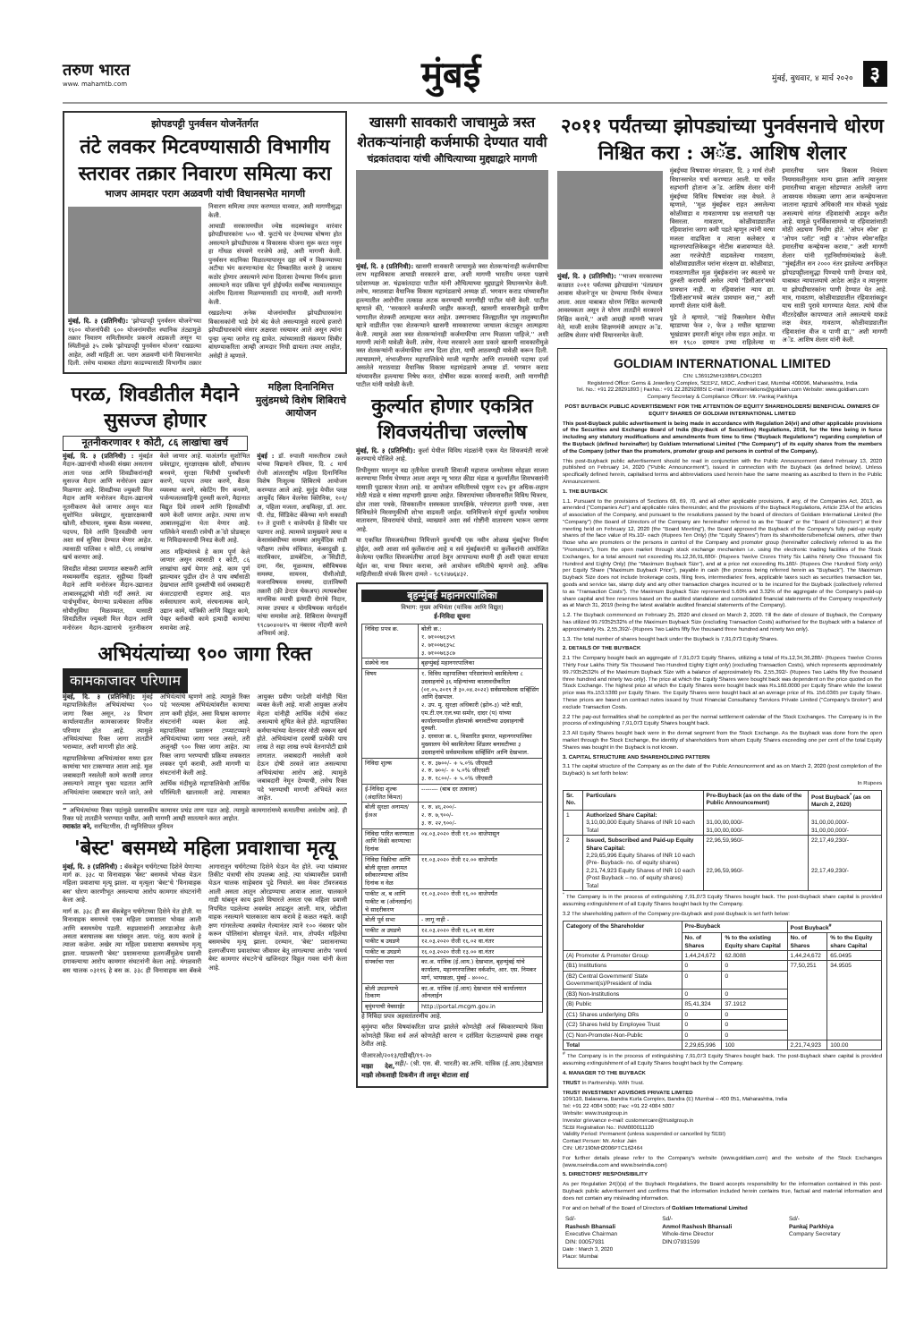तरुण भारत
www. mahamtb.com
मुंबई
मुंबई, बुधवार, ४ मार्च २०२० ३
झोपडपट्टी पुनर्वसन योजनेंतर्गत
तंटे लवकर मिटवण्यासाठी विभागीय स्तरावर तक्रार निवारण समित्या करा
भाजप आमदार पराग अळवणी यांची विधानसभेत मागणी
मुंबई, दि. ३ (प्रतिनिधी): 'झोपडपट्टी पुनर्वसन योजने'च्या १६०० योजनांपैकी ६०० योजनांमधील स्थानिक तंट्यामुळे तक्रार निवारण समितीसमोर प्रकरणे अडकली असून या स्थितीमुळे ३५ टक्के 'झोपडपट्टी पुनर्वसन योजना' रखडल्या आहेत, अशी माहिती आ. पराग अळवणी यांनी विधानसभेत दिली. तसेच याबाबत तोडगा काढण्यासाठी विभागीय तक्रार निवारण समित्या तयार करण्यात याव्यात, अशी मागणीसुद्धा केली.
आघाडी सरकारमधील ज्येष्ठ सदस्यांकडून वारंवार झोपडीधारकांना ५०० चौ. फुटांचे घर देण्याच्या घोषणा होत असल्याने झोपडीधारक व विकासक योजना सुरू करत नसून हा गोंधळ संपवणे गरजेचे आहे, अशी मागणी केली. पुनर्वसन सदनिका मिळाल्यापासून दहा वर्षे न विकण्याच्या अटीचा भंग करणाऱ्यांना थेट निष्कासित करणे हे जास्तच कठोर होणार असल्याने त्यांना दिलासा देण्याचा निर्णय झाला असल्याने सदर प्रक्रिया पूर्ण होईपर्यंत सर्वोच्च न्यायालयातून अंतरिम दिलासा मिळण्यासाठी दाद मागावी, अशी मागणी केली.
रखडलेल्या अनेक योजनांमधील झोपडीधारकांना विकासकांनी भाडे देणे बंद केले असल्यामुळे सदरचे हजारो झोपडीधारकांचे संसार अक्षरशः रस्त्यावर आले असून त्यांना पुन्हा जुन्या जागेत राहू द्यावेत. त्यांच्यासाठी संक्रमण शिबीर बांधण्याकरिता आम्ही आमदार निधी द्यायला तयार आहोत, असेही ते म्हणाले.
परळ, शिवडीतील मैदाने सुसज्ज होणार
नूतनीकरणावर १ कोटी, ८६ लाखांचा खर्च
महिला दिनानिमित्त मुलुंडमध्ये विशेष शिबिराचे आयोजन
मुंबई, दि. ३ (प्रतिनिधी) : मुंबईत मैदान-उद्यानांची मोजकी संख्या असताना आता परळ आणि शिवडीकरांनाही सुसज्ज मैदान आणि मनोरंजन उद्यान मिळणार आहे. शिवडीच्या ज्युबली मिल मैदान आणि मनोरंजन मैदान-उद्यानाचे नूतनीकरण केले जाणार असून यात सुशोभित प्रवेशद्वार, सुरक्षारक्षकाची खोली, शौचालय, सुबक बैठक व्यवस्था, पदपथ, दिवे आणि हिरवळीची जागा अशा सर्व सुविधा देण्यात येणार आहेत. त्यासाठी पालिका १ कोटी, ८६ लाखांचा खर्च करणार आहे.
शिवडीत मोठ्या प्रमाणात कष्टकरी आणि मध्यमवर्गीय राहतात. सुट्टीच्या दिवशी मैदाने आणि मनोरंजन मैदान-उद्यानात आबालवृद्धांची मोठी गर्दी असते. त्या पार्श्वभूमीवर, येणाऱ्या प्रत्येकाला अधिक सोयीसुविधा मिळाव्यात, यासाठी शिवडीतील ज्युबली मिल मैदान आणि मनोरंजन मैदान-उद्यानाचे नूतनीकरण केले जाणार आहे. याअंतर्गत सुशोभित प्रवेशद्वार, सुरक्षारक्षक खोली, शौचालय बनवणे, सुरक्षा भिंतीची पुनर्बांधणी करणे, पदपथ तयार करणे, बैठक व्यवस्था करणे, स्केटिंग रिंग बनवणे, पर्जन्यजलवाहिनी दुरुस्ती करणे, मैदानात विद्युत दिवे लावणे आणि हिरवळीची कामे केली जाणार आहेत. त्याचा लाभ आबालवृद्धांना घेता येणार आहे. पालिकेने यासाठी रावेची अॅग्रो प्रोडक्ट्स या निविदाकाराची निवड केली आहे.
आठ महिन्यांमध्ये हे काम पूर्ण केले जाणार असून त्यासाठी १ कोटी, ८६ लाखांचा खर्च येणार आहे. काम पूर्ण झाल्यावर पुढील दोन ते पाच वर्षांसाठी देखभाल आणि दुरुस्तीची सर्व जबाबदारी कंत्राटदाराची राहणार आहे. यात सर्वसाधारण कामे, संरचनात्मक कामे, उद्यान कामे, यांत्रिकी आणि विद्युत कामे, पेव्हर ब्लॉकची कामे इत्यादी कामांचा समावेश आहे.
मुंबई : डॉ. रुपाली मारुतीराव टकले यांच्या विद्यमाने रविवार, दि. ८ मार्च रोजी आंतरराष्ट्रीय महिला दिनानिमित्त विशेष निःशुल्क शिबिराचे आयोजन करण्यात आले आहे. मुलुंड येथील प्लक्ष आयुर्वेद स्किन वेलनेस क्लिनिक, १०१/अ, पहिला मजला, अश्वविल्हा, डॉ. आर. पी. रोड, सिंडिकेट बँकेच्या मागे सकाळी १० ते दुपारी १ वाजेपर्यंत हे शिबीर पार पडणार आहे. त्यामध्ये प्रामुख्याने त्वचा व केसासंबंधीच्या समस्या आयुर्वेदिक नाडी परीक्षण तसेच संधिवात, कंबरदुखी इ. वातविकार, डायबेटिस, अॅसिडीटी, दमा, गॅस, मूळव्याध, स्त्रीविषयक समस्या, सायनस, पीसीओडी, वजनाविषयक समस्या, दातांविषयी तक्रारी (फ्री डेन्टल चेकअप) त्याचबरोबर मानसिक व्याधी इत्यादी रोगांचे निदान, त्यावर उपचार व योगविषयक मार्गदर्शन यांचा समावेश आहे. शिबिरास येण्यापूर्वी ९९८७०४०४१५ या नंबरवर नोंदणी करणे अनिवार्य आहे.
अभियंत्यांच्या ९०० जागा रिक्त
कामकाजावर परिणाम
मुंबई, दि. ३ (प्रतिनिधी): मुंबई महापालिकेतील अभियंत्यांच्या ९०० जागा रिक्त असून, २४ विभाग कार्यालयातील कामकाजावर विपरीत परिणाम होत आहे. त्यामुळे अभियंत्यांच्या रिक्त जागा तातडीने भराव्यात, अशी मागणी होत आहे.
महापालिकेच्या अभियंत्यांवर सध्या इतर कामांचा भार टाकण्यात आला आहे. मूळ जबाबदारी नसलेली कामे करावी लागत असल्याने त्यातून चुका घडतात आणि अभियंत्यांना जबाबदार धरले जाते, असे अभियंत्यांचे म्हणणे आहे. त्यामुळे रिक्त पदे भरल्यास अभियंत्यांवरील कामाचा ताण कमी होईल, असा विश्वास कामगार संघटनांनी व्यक्त केला आहे. महापालिका प्रशासन टप्प्याटप्प्याने अभियंत्यांच्या जागा भरत असले, तरी अजूनही ९०० रिक्त जागा आहेत. त्या रिक्त जागा भरण्याची प्रक्रिया लवकरात लवकर पूर्ण करावी, अशी मागणी या संघटनांनी केली आहे.
आर्थिक मंदीमुळे महापालिकेची आर्थिक परिस्थिती खालावली आहे. त्याबाबत आयुक्त प्रवीण परदेशी यांनीही चिंता व्यक्त केली आहे. माजी आयुक्त अजोय मेहता यांनीही आर्थिक मंदीचे संकट असल्याचे सूचित केले होते. महापालिका कर्मचाऱ्यांच्या वेतनावर मोठी रक्कम खर्च होते. अभियंत्यांना दरवर्षी प्रत्येकी पाच लाख ते सहा लाख रुपये वेतनापोटी द्यावे लागतात. जबाबदारी नसलेली कामे देऊन दोषी ठरवले जात असल्याचा अभियंत्यांचा आरोप आहे. त्यामुळे जबाबदारी नेमून देण्याची, तसेच रिक्त पदे भरण्याची मागणी अभियंते करत आहेत.
“ अभियंत्यांच्या रिक्त पदांमुळे प्रशासकीय कामावर प्रचंड ताण पडत आहे. त्यामुळे कामगारांमध्ये कमालीचा असंतोष आहे. ही रिक्त पदे तातडीने भरण्यात यावीत, अशी मागणी आम्ही सातत्याने करत आहोत.
रमाकांत बने, सरचिटणीस, दी म्युनिसिपल युनियन
'बेस्ट' बसमध्ये महिला प्रवाशाचा मृत्यू
मुंबई, दि. ३ (प्रतिनिधी) : बॅकबेहून चर्चगेटच्या दिशेने येणाऱ्या मार्ग क्र. ३३८ या विनावाहक 'बेस्ट' बसमध्ये भोवळ येऊन महिला प्रवाशाचा मृत्यू झाला. या मृत्यूला 'बेस्ट'चे 'विनावाहक बस' धोरण कारणीभूत असल्याचा आरोप कामगार संघटनांनी केला आहे.
मार्ग क्र. ३३८ ही बस बॅकबेहून चर्चगेटच्या दिशेने येत होती. या विनावाहक बसमध्ये एका महिला प्रवाशाला भोवळ आली आणि बसमध्येच पडली. सहप्रवाशांनी आरडाओरड केली असता बसचालक बस थांबवून आला. परंतु, काय करावे हे त्याला कळेना. अखेर त्या महिला प्रवाशाचा बसमध्येच मृत्यू झाला. याप्रकरणी 'बेस्ट' प्रशासनाच्या हलगर्जीमुळेच प्रवासी दगावल्याचा आरोप कामगार संघटनांनी केला आहे. मंगळवारी बस चालक ०३११६ हे बस क्र. ३३८ ही विनावाहक बस बॅकबे आगारातून चर्चगेटच्या दिशेने घेऊन येत होते. ज्या थांब्यावर तिकीट यंत्राची सोय उपलब्ध आहे. त्या थांब्यावरील प्रवासी घेऊन चालक साहेबराव पुढे निघाले. बस मेकर टॉवरजवळ आली असता आतून ओरडण्याचा आवाज आला. चालकाने गाडी थांबवून काय झाले विचारले असता एक महिला प्रवासी निपचित पडलेल्या अवस्थेत आढळून आली. मात्र, जोडीला वाहक नसल्याने चालकाला काय करावे हे कळत नव्हते. काही क्षण गांगरलेल्या अवस्थेत गेल्यानंतर त्याने १०० नंबरवर फोन करून पोलिसांना बोलावून घेतले. मात्र, तोपर्यंत महिलेचा बसमध्येच मृत्यू झाला. दरम्यान, 'बेस्ट' प्रशासनाच्या हलगर्जीपणा प्रवाशांच्या जीवावर बेतू लागल्याचा आरोप 'समर्थ बेस्ट कामगार संघटने'चे खजिनदार विठ्ठल गवस यांनी केला आहे.
खासगी सावकारी जाचामुळे त्रस्त शेतकऱ्यांनाही कर्जमाफी देण्यात यावी
चंद्रकांतदादा यांची औचित्याच्या मुद्द्याद्वारे मागणी
मुंबई, दि. ३ (प्रतिनिधी): खासगी सावकारी जाचामुळे त्रस्त शेतकऱ्यांनाही कर्जमाफीचा लाभ महाविकास आघाडी सरकारने द्यावा, अशी मागणी भारतीय जनता पक्षाचे प्रदेशाध्यक्ष आ. चंद्रकांतदादा पाटील यांनी औचित्याच्या मुद्द्याद्वारे विधानसभेत केली. तसेच, मराठवाडा वैधानिक विकास महामंडळाचे अध्यक्ष डॉ. भगवान कराड यांच्यावरील हल्ल्यातील आरोपींना तत्काळ अटक करण्याची मागणीही पाटील यांनी केली. पाटील म्हणाले की, ''सरकारने कर्जमाफी जाहीर करूनही, खासगी सावकारीमुळे ग्रामीण भागातील शेतकरी आत्महत्या करत आहेत. उस्मानाबाद जिल्ह्यातील भूम तालुक्यातील म्हात्रे वाडीतील एका शेतकऱ्याने खासगी सावकाराच्या जाचाला कंटाळून आत्महत्या केली. त्यामुळे अशा त्रस्त शेतकऱ्यांनाही कर्जमाफीचा लाभ मिळाला पाहिजे,'' अशी मागणी त्यांनी यावेळी केली. तसेच, गेल्या सरकारने अशा प्रकारे खासगी सावकारीमुळे त्रस्त शेतकऱ्यांनी कर्जमाफीचा लाभ दिला होता, याची आठवणही यावेळी करून दिली. त्याचप्रमाणे, संभाजीनगर महापालिकेचे माजी महापौर आणि राज्यमंत्री पदाचा दर्जा असलेले मराठवाडा वैधानिक विकास महामंडळाचे अध्यक्ष डॉ. भगवान कराड यांच्यावरील हल्ल्याचा निषेध करत, दोषींवर कडक कारवाई करावी, अशी मागणीही पाटील यांनी यावेळी केली.
कुर्ल्यात होणार एकत्रित शिवजयंतीचा जल्लोष
मुंबई, दि. ३ (प्रतिनिधी): कुर्ला येथील विविध मंडळांनी एकत्र येत शिवजयंती साजरे करण्याचे योजिले आहे.
तिथीनुसार फाल्गुन वद्य तृतीयेला छत्रपती शिवाजी महाराज जन्मोत्सव सोहळा साजरा करण्याचा निर्णय घेण्यात आला असून न्यू भारत क्रीडा मंडळ व कुर्ल्यातील शिवभक्तांनी यासाठी पुढाकार घेतला आहे. या आयोजन समितीमध्ये एकूण १२५ हून अधिक-लहान मोठी मंडळे व संस्था सहभागी झाल्या आहेत. शिवरायांच्या जीवनावरील विविध चित्ररथ, ढोल ताशा पथके, शिवकालीन शस्त्रकला प्रात्यक्षिके, परंपरागत हलगी पथक, अशा विविधतेने मिरवणुकीची शोभा वाढवली जाईल. यानिमित्ताने संपूर्ण कुर्ल्यात भगवेमय वातावरण, शिवरायांचे पोवाडे, व्याख्याने अशा सर्व गोष्टींनी वातावरण भारून जाणार आहे.
या एकत्रित शिवजयंतीच्या निमित्ताने कुर्ल्याची एक नवीन ओळख मुंबईभर निर्माण होईल, अशी आशा सर्व कुर्लेकरांना आहे व सर्व मुंबईकरांनी या कुर्लेकरांनी आयोजित केलेल्या एकत्रित शिवजयंतीचा आदर्श ठेवून आपापल्या स्थानी ही अशी एकता साधता येईल का, याचा विचार करावा, असे आयोजन समितीचे म्हणणे आहे. अधिक माहितीसाठी संपर्क किरण दामले - ९८९२४७६४३२.
बृहन्मुंबई महानगरपालिका
विभाग: मुख्य अभियंता (यांत्रिक आणि विद्युत)
ई-निविदा सूचना
| निविदा प्रपत्र क्र. | बोली क्र.: १. ७१००७६३५९ २. ७१००७६३५८ ३. ७१००७६३८७ |
| संस्थेचे नाव | बृहन्मुंबई महानगरपालिका |
| विषय | १. विविध महापालिका परिसरांमध्ये बसविलेल्या ८ उदवाहनांचे ३६ महिन्यांच्या कालावधीकरिता (०१.०५.२०१९ ते ३०.०४.२०२२) सर्वसमावेशक सर्व्हिसिंग आणि देखभाल. २. उप. मु. सुरक्षा अधिकारी (झोन-३) भांटे वाडी, एम.टी.एन.एल.च्या समोर, दादर (प) यांच्या कार्यालयामधील हॉलमार्क बनावटीच्या उदवाहनाची दुरुस्ती. ३. दरवाजा क्र. ६, विस्तारित इमारत, महानगरपालिका मुख्यालय येथे बसविलेल्या शिंडलर बनावटीच्या ३ उदवाहनांचे सर्वसमावेशक सर्व्हिसिंग आणि देखभाल. |
| निविदा शुल्क | १. रु. ३७००/- + ५.०% जीएसटी २. रु. ७००/- + ५.०% जीएसटी ३. रु. १८००/- + ५.०% जीएसटी |
| ई-निविदा शुल्क (अंदाजित किंमत) | -------- (बाब दर तत्वावर) |
| बोली सुरक्षा अनामत/ईअअ | १. रु. ४६,२००/- २. रु. ७,९००/- ३. रु. २२,९००/- |
| निविदा पारित करण्याता आणि विक्री करण्याचा दिनांक | ०४.०३.२०२० रोजी ११.०० वाजेपासून |
| निविदा विक्रीचा आणि बोली सुरक्षा अनामत स्वीकारण्याचा अंतिम दिनांक व वेळ | ११.०३.२०२० रोजी १२.०० वाजेपर्यंत |
| पाकीट अ, ब आणि पाकीट क (ऑनलाईन) चे सादरीकरण | ११.०३.२०२० रोजी १६.०० वाजेपर्यंत |
| बोली पूर्व सभा | - लागू नाही - |
| पाकीट अ उघडणे | १२.०३.२०२० रोजी १६.०१ वा.नंतर |
| पाकीट ब उघडणे | १२.०३.२०२० रोजी १६.०२ वा.नंतर |
| पाकीट क उघडणे | १६.०३.२०२० रोजी १३.०० वा.नंतर |
| संपर्काचा पत्ता | का.अ. यांत्रिक (ई.आय.) देखभाल, बृहन्मुंबई यांचे कार्यालय, महानगरपालिका वर्कशॉप, आर. एस. निमकर मार्ग, भायखळा, मुंबई - ४०००८. |
| बोली उघडण्याचे ठिकाण | का.अ. यांत्रिक (ई.आय) देखभाल यांचे कार्यालयात ऑनलाईन |
| बृमुंमपाची वेबसाईट | http://portal.mcgm.gov.in |
हे निविदा प्रपत्र अहस्तांतरणीय आहे.
बृमुंमपा वरील विषयांकरिता प्राप्त झालेले कोणतेही अर्ज स्विकारण्याचे किंवा कोणतेही किंवा सर्व अर्ज कोणतेही कारण न दर्शविता फेटाळण्याचे हक्क राखून ठेवीत आहे.
पीआरओ/२०१३/एडीव्ही/१९-२० सही/- (श्री. एस. बी. भारती) का.अभि. यांत्रिक (ई.आय.)देखभाल
माझा देश, माझी लोकशाही टिकवीन ती लावून बोटाला शाई
२०११ पर्यंतच्या झोपड्यांच्या पुनर्वसनाचे धोरण निश्चित करा : अॅड. आशिष शेलार
मुंबई, दि. ३ (प्रतिनिधी): ''भाजप सरकारच्या काळात २०११ पर्यंतच्या झोपड्यांना 'पंतप्रधान आवास योजने'तून घर देण्याचा निर्णय घेण्यात आला. आता याबाबत धोरण निश्चित करण्याची आवश्यकता असून ते धोरण तातडीने सरकारने निश्चित करावे,'' अशी आग्रही मागणी भाजप नेते, माजी शालेय शिक्षणमंत्री आमदार अॅड. आशिष शेलार यांची विधानसभेत केली.
मुंबईच्या विषयावर मंगळवार, दि. ३ मार्च रोजी विधानसभेत चर्चा करण्यात आली. या चर्चेत सहभागी होताना अॅड. आशिष शेलार यांनी मुंबईच्या विविध विषयांवर लक्ष वेधले. ते म्हणाले, ''मूळ मुंबईकर राहत असलेल्या कोळीवाडा व गावठाणाचा प्रश्न सत्ताधारी पक्ष विसरला. गावठाण, कोळीवाड्यातील रहिवाशांना जागा कमी पडते म्हणून त्यांनी वरचा मजला वाढविला व त्याला कलेक्टर व महानगरपालिकेकडून नोटीस बजावण्यात येते. अशा गरजेपोटी वाढवलेल्या गावठाण, कोळीवाड्यातील घरांना संरक्षण द्या. कोळीवाडा, गावठाणातील मूळ मुंबईकरांना जर स्वतःचे घर दुरुस्ती करायची असेल त्याचे 'डिसीआर'मध्ये प्रावधान नाही. या रहिवाशांना न्याय द्या. 'डिसीआर'मध्ये स्वतंत्र प्रावधान करा,'' अशी मागणी शेलार यांनी केली.
पुढे ते म्हणाले, ''वांद्रे रिक्लमेशन येथील म्हाडाच्या फेज २, फेज ३ मधील म्हाडाच्या भूखंडावर इमारती बांधून लोक राहत आहेत. या सन १९८० दरम्यान उभ्या राहिलेल्या या इमारतीचा प्लान विकास नियंत्रण नियमावलीनुसार मान्य झाला आणि त्यानुसार इमारतीच्या बाजूला सोडण्यात आलेली जागा आवश्यक मोकळ्या जागा आज कन्व्हेयन्सला जाताना म्हाडाचे अधिकारी मात्र मोकळे भूखंड असल्याचे सांगत रहिवाशांची अडवून करीत आहे. यामुळे पुनर्विकासामध्ये या रहिवाशांसाठी मोठी अडचण निर्माण होते. 'ओपन स्पेस' हा 'ओपन प्लॉट' नाही व 'ओपन स्पेस'सहित इमारतींचा कन्व्हेयन्स करावा,'' अशी मागणी शेलार यांनी गृहनिर्माणमंत्र्यांकडे केली. ''मुंबईतील सन २००० नंतर झालेल्या अनधिकृत झोपडपट्टीलासुद्धा पिण्याचे पाणी देण्यात यावे, याबाबत न्यायालयाचे आदेश आहेत व त्यानुसार या झोपडीधारकांना पाणी देण्यात येत आहे. मात्र, गावठाण, कोळीवाड्यातील रहिवाशांकडून याच साठी पुरावे मागण्यात येतात. त्यांचे वीज मीटरदेखील कापण्यात आले असल्याचे याकडे लक्ष वेधत, गावठाण, कोळीवाड्यातील रहिवाशांना वीज व पाणी द्या,'' अशी मागणी अॅड. आशिष शेलार यांनी केली.
GOLDIAM INTERNATIONAL LIMITED
CIN: L36912MH1986PLC041203
Registered Office: Gems & Jewellery Complex, SEEPZ, MIDC, Andheri East, Mumbai 400096, Maharashtra, India
Tel. No.: +91 22.28291893 | FaxNo.: +91 22.28292885l E-mail: investorrelations@goldiam.com Website: www.goldiam.com
Company Secretary & Compliance Officer: Mr. Pankaj Parkhiya
POST BUYBACK PUBLIC ADVERTISEMENT FOR THE ATTENTION OF EQUITY SHAREHOLDERS/ BENEFICIAL OWNERS OF EQUITY SHARES OF GOLDIAM INTERNATIONAL LIMITED
This post-Buyback public advertisement is being made in accordance with Regulation 24(vi) and other applicable provisions of the Securities and Exchange Board of India (Buy-Back of Securities) Regulations, 2018, for the time being in force including any statutory modifications and amendments from time to time ("Buyback Regulations") regarding completion of the Buyback (defined hereinafter) by Goldiam International Limited ("the Company") of its equity shares from the members of the Company (other than the promoters, promoter group and persons in control of the Company).
This post-Buyback public advertisement should be read in conjunction with the Public Announcement dated February 13, 2020 published on February 14, 2020 ("Public Announcement"), issued in connection with the Buyback (as defined below). Unless specifically defined herein, capitalised terms and abbreviations used herein have the same meaning as ascribed to them in the Public Announcement.
1. THE BUYBACK
1.1. Pursuant to the provisions of Sections 68, 69, 70, and all other applicable provisions, if any, of the Companies Act, 2013, as amended ("Companies Act") and applicable rules thereunder, and the provisions of the Buyback Regulations, Article 23A of the articles of association of the Company, and pursuant to the resolutions passed by the board of directors of Goldiam International Limited (the "Company") (the Board of Directors of the Company are hereinafter referred to as the "Board" or the "Board of Directors") at their meeting held on February 12, 2020 (the "Board Meeting"), the Board approved the Buyback of the Company's fully paid-up equity shares of the face value of Rs.10/- each (Rupees Ten Only) (the "Equity Shares") from its shareholders/beneficial owners, other than those who are promoters or the persons in control of the Company and promoter group (hereinafter collectively referred to as the "Promoters"), from the open market through stock exchange mechanism i.e. using the electronic trading facilities of the Stock Exchanges, for a total amount not exceeding Rs.12,36,91,680/- (Rupees Twelve Crores Thirty Six Lakhs Ninety One Thousand Six Hundred and Eighty Only) (the "Maximum Buyback Size"), and at a price not exceeding Rs.160/- (Rupees One Hundred Sixty only) per Equity Share ("Maximum Buyback Price"), payable in cash (the process being referred herein as "Buyback"). The Maximum Buyback Size does not include brokerage costs, filing fees, intermediaries' fees, applicable taxes such as securities transaction tax, goods and service tax, stamp duty and any other transaction charges incurred or to be incurred for the Buyback (collectively referred to as "Transaction Costs"). The Maximum Buyback Size represented 5.60% and 3.32% of the aggregate of the Company's paid-up share capital and free reserves based on the audited standalone and consolidated financial statements of the Company respectively as at March 31, 2019 (being the latest available audited financial statements of the Company).
1.2. The Buyback commenced on February 25, 2020 and closed on March 2, 2020. Till the date of closure of Buyback, the Company has utilized 99.79352532% of the Maximum Buyback Size (excluding Transaction Costs) authorised for the Buyback with a balance of approximately Rs. 2,55,392/- (Rupees Two Lakhs fifty five thousand three hundred and ninety two only).
1.3. The total number of shares bought back under the Buyback is 7,91,073 Equity Shares.
2. DETAILS OF THE BUYBACK
2.1 The Company bought back an aggregate of 7,91,073 Equity Shares, utilizing a total of Rs.12,34,36,288/- (Rupees Twelve Crores Thirty Four Lakhs Thirty Six Thousand Two Hundred Eighty Eight only) (excluding Transaction Costs), which represents approximately 99.79352532% of the Maximum Buyback Size with a balance of approximately Rs. 2,55,392/- (Rupees Two Lakhs fifty five thousand three hundred and ninety two only). The price at which the Equity Shares were bought back was dependent on the price quoted on the Stock Exchange. The highest price at which the Equity Shares were bought back was Rs.160.0000 per Equity Share while the lowest price was Rs.153.5380 per Equity Share. The Equity Shares were bought back at an average price of Rs. 156.0365 per Equity Share. These prices are based on contract notes issued by Trust Financial Consultancy Services Private Limited ("Company's Broker") and exclude Transaction Costs.
2.2 The pay-out formalities shall be completed as per the normal settlement calendar of the Stock Exchanges. The Company is in the process of extinguishing 7,91,073 Equity Shares bought back.
2.3 All Equity Shares bought back were in the demat segment from the Stock Exchange. As the Buyback was done from the open market through the Stock Exchange, the identity of shareholders from whom Equity Shares exceeding one per cent of the total Equity Shares was bought in the Buyback is not known.
3. CAPITAL STRUCTURE AND SHAREHOLDING PATTERN
3.1 The capital structure of the Company as on the date of the Public Announcement and as on March 2, 2020 (post completion of the Buyback) is set forth below:
In Rupees
| Sr. No. | Particulars | Pre-Buyback (as on the date of the Public Announcement) | Post Buyback<sup>*</sup> (as on March 2, 2020) |
| --- | --- | --- | --- |
| 1 | Authorized Share Capital: 3,10,00,000 Equity Shares of INR 10 each Total | 31,00,00,000/- 31,00,00,000/- | 31,00,00,000/- 31,00,00,000/- |
| 2 | Issued, Subscribed and Paid-up Equity Share Capital: 2,29,65,996 Equity Shares of INR 10 each (Pre- Buyback- no. of equity shares) 2,21,74,923 Equity Shares of INR 10 each (Post Buyback – no. of equity shares) Total | 22,96,59,960/- 22,96,59,960/- | 22,17,49,230/- 22,17,49,230/- |
<sup>*</sup> The Company is in the process of extinguishing 7,91,073 Equity Shares bought back. The post-Buyback share capital is provided assuming extinguishment of all Equity Shares bought back by the Company.
3.2 The shareholding pattern of the Company pre-Buyback and post-Buyback is set forth below:
| Category of the Shareholder | Pre-Buyback | | Post Buyback<sup>#</sup> | |
| --- | --- | --- | --- | --- |
| | No. of Shares | % to the existing Equity share Capital | No. of Shares | % to the Equity share Capital |
| (A) Promoter & Promoter Group | 1,44,24,672 | 62.8088 | 1,44,24,672 | 65.0495 |
| (B1) Institutions | 0 | 0 | 77,50,251 | 34.9505 |
| (B2) Central Government/ State Government(s)/President of India | 0 | 0 | | |
| (B3) Non-Institutions | 0 | 0 | | |
| (B) Public | 85,41,324 | 37.1912 | | |
| (C1) Shares underlying DRs | 0 | 0 | | |
| (C2) Shares held by Employee Trust | 0 | 0 | | |
| (C) Non-Promoter-Non-Public | 0 | 0 | | |
| Total | 2,29,65,996 | 100 | 2,21,74,923 | 100.00 |
<sup>#</sup> The Company is in the process of extinguishing 7,91,073 Equity Shares bought back. The post-Buyback share capital is provided assuming extinguishment of all Equity Shares bought back by the Company.
4. MANAGER TO THE BUYBACK
TRUST In Partnership. With Trust.
TRUST INVESTMENT ADVISORS PRIVATE LIMITED
109/110, Balarama, Bandra Kurla Complex, Bandra (E) Mumbai – 400 051, Maharashtra, India
Tel: +91 22 4084 5000; Fax: +91 22 4084 5007
Website: www.trustgroup.in
Investor grievance e-mail: customercare@trustgroup.in
SEBI Registration No.: INM000011120
Validity Period: Permanent (unless suspended or cancelled by SEBI)
Contact Person: Mr. Ankur Jain
CIN: U67190MH2006PTC162464
For further details please refer to the Company's website (www.goldiam.com) and the website of the Stock Exchanges (www.nseindia.com and www.bseindia.com)
5. DIRECTORS' RESPONSIBILITY
As per Regulation 24(i)(a) of the Buyback Regulations, the Board accepts responsibility for the information contained in this post-Buyback public advertisement and confirms that the information included herein contains true, factual and material information and does not contain any misleading information.
For and on behalf of the Board of Directors of Goldiam International Limited
| Sd/- Rashesh Bhansali Executive Chairman DIN: 00057931 | Sd/- Anmol Rashesh Bhansali Whole-time Director DIN:07931599 | Sd/- Pankaj Parkhiya Company Secretary |
Date : March 3, 2020
Place: Mumbai